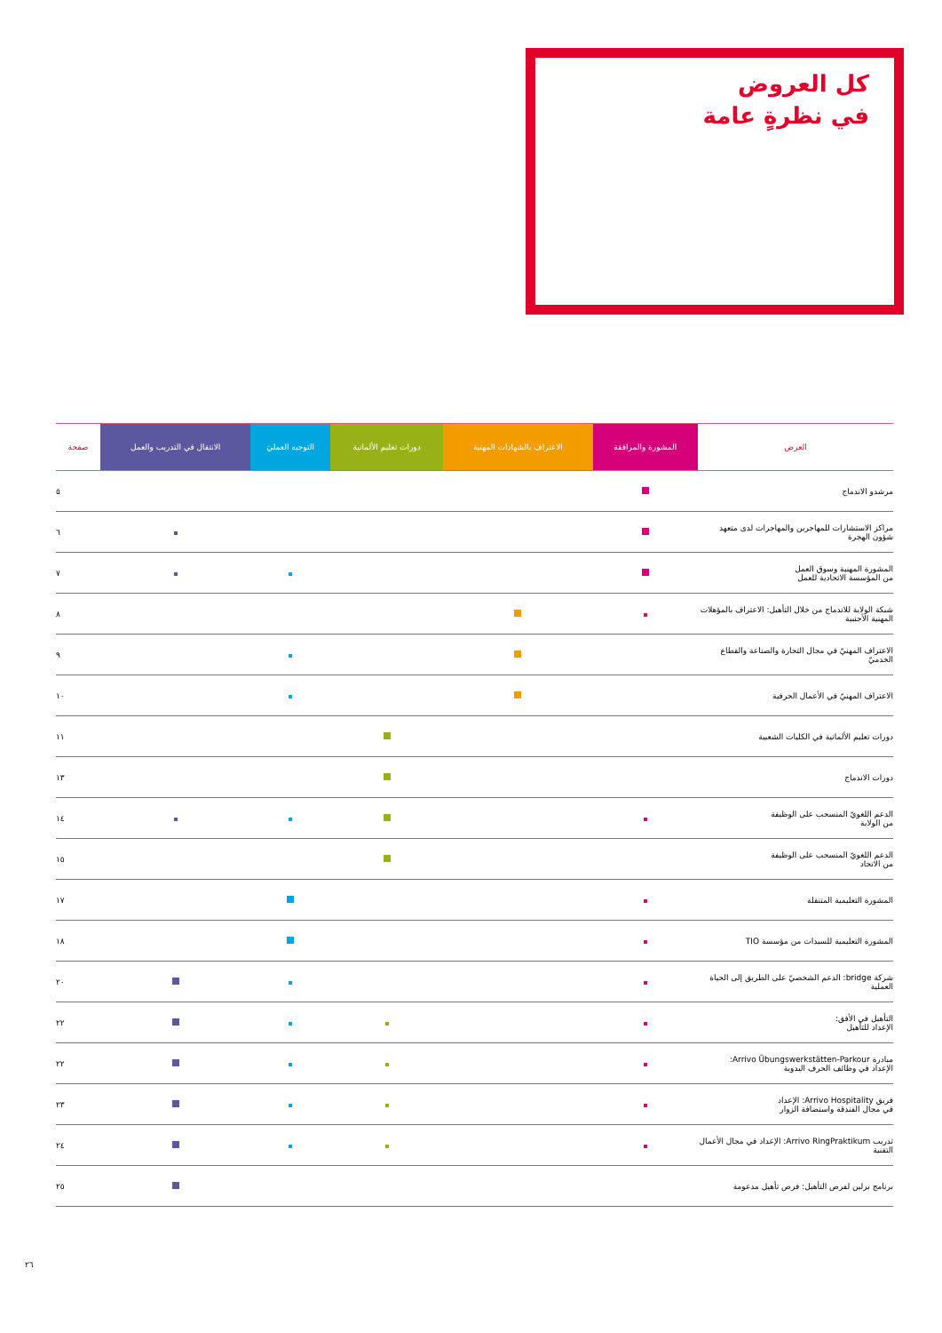كل العروض
في نظرةٍ عامة
| العرض | المشورة والمرافقة | الاعتراف بالشهادات المهنية | دورات تعليم الألمانية | التوجيه العمليَ | الانتقال في التدريب والعمل | صفحة |
| --- | --- | --- | --- | --- | --- | --- |
| مرشدو الاندماج | | | | | | ٥ |
| مراكز الاستشارات للمهاجرين والمهاجرات لدى متعهد شؤون الهجرة | | | | | | ٦ |
| المشورة المهنية وسوق العمل من المؤسسة الاتحادية للعمل | | | | | | ٧ |
| شبكة الولاية للاندماج من خلال التأهيل: الاعتراف بالمؤهلات المهنية الأجنبية | | | | | | ٨ |
| الاعتراف المهنيّ في مجال التجارة والصناعة والقطاع الخدميّ | | | | | | ٩ |
| الاعتراف المهنيّ في الأعمال الحرفية | | | | | | ١٠ |
| دورات تعليم الألمانية في الكليات الشعبية | | | | | | ١١ |
| دورات الاندماج | | | | | | ١٣ |
| الدعم اللغويّ المنسحب على الوظيفة من الولاية | | | | | | ١٤ |
| الدعم اللغويّ المنسحب على الوظيفة من الاتحاد | | | | | | ١٥ |
| المشورة التعليمية المتنقلة | | | | | | ١٧ |
| المشورة التعليمية للسيدات من مؤسسة TIO | | | | | | ١٨ |
| شركة bridge: الدعم الشخصيّ على الطريق إلى الحياة العملية | | | | | | ٢٠ |
| التأهيل في الأفق: الإعداد للتأهيل | | | | | | ٢٢ |
| مبادرة Arrivo Übungswerkstätten-Parkour: الإعداد في وظائف الحرف اليدوية | | | | | | ٢٢ |
| فريق Arrivo Hospitality: الإعداد في مجال الفندقة واستضافة الزوار | | | | | | ٢٣ |
| تدريب Arrivo RingPraktikum: الإعداد في مجال الأعمال التقنية | | | | | | ٢٤ |
| برنامج برلين لفرص التأهيل: فرص تأهيل مدعومة | | | | | | ٢٥ |
٢٦